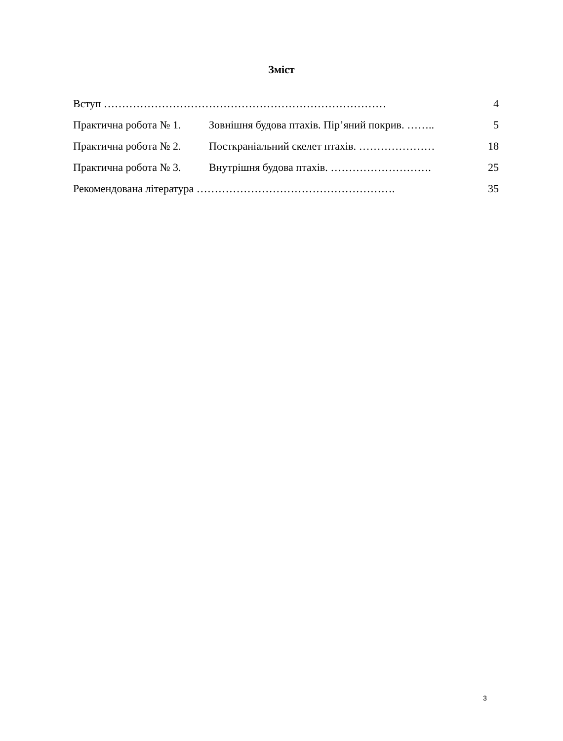Зміст
| Вступ …………………………………………………………………… | | 4 |
| Практична робота № 1. | Зовнішня будова птахів. Пір’яний покрив. …….. | 5 |
| Практична робота № 2. | Посткраніальний скелет птахів. ………………… | 18 |
| Практична робота № 3. | Внутрішня будова птахів. ………………………. | 25 |
| Рекомендована література ………………………………………………. | | 35 |
3